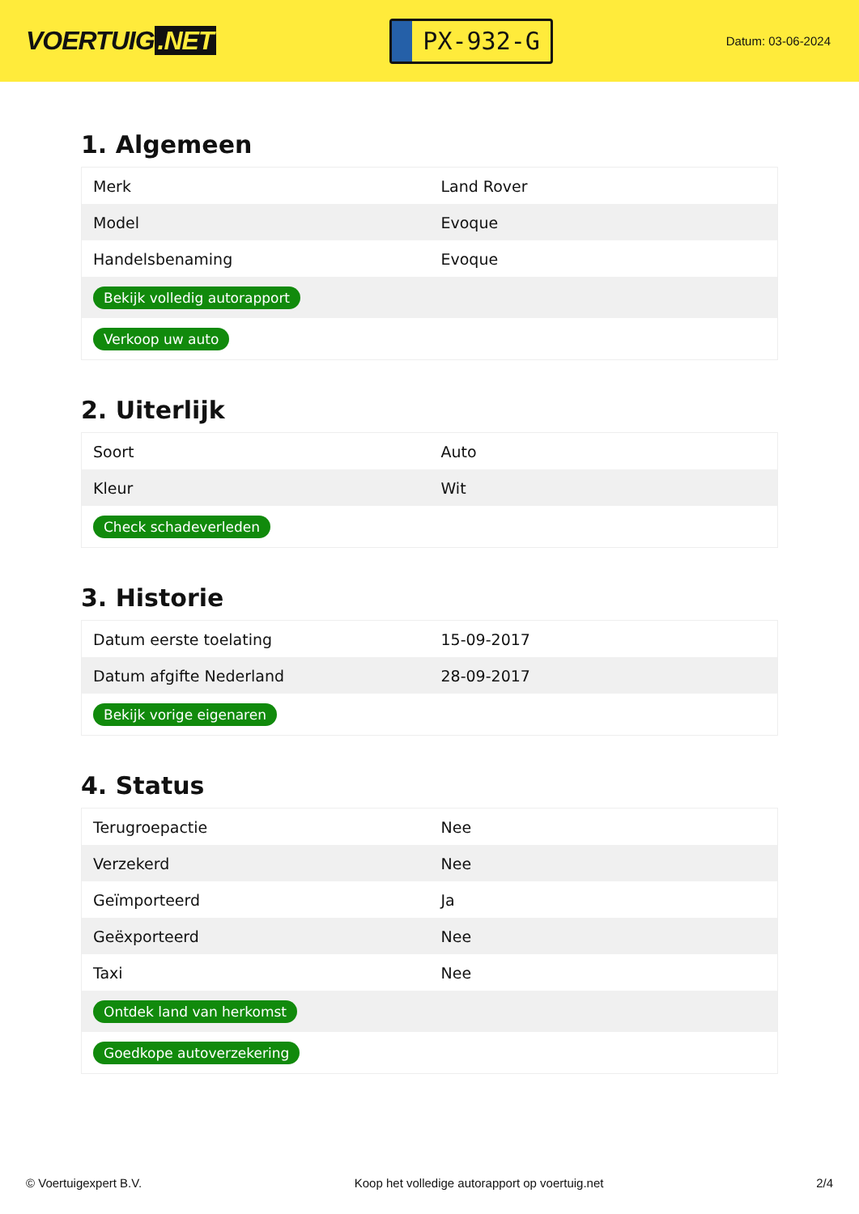VOERTUIG.NET
PX-932-G
Datum: 03-06-2024
1. Algemeen
| Merk | Land Rover |
| Model | Evoque |
| Handelsbenaming | Evoque |
| Bekijk volledig autorapport | |
| Verkoop uw auto | |
2. Uiterlijk
| Soort | Auto |
| Kleur | Wit |
| Check schadeverleden | |
3. Historie
| Datum eerste toelating | 15-09-2017 |
| Datum afgifte Nederland | 28-09-2017 |
| Bekijk vorige eigenaren | |
4. Status
| Terugroepactie | Nee |
| Verzekerd | Nee |
| Geïmporteerd | Ja |
| Geëxporteerd | Nee |
| Taxi | Nee |
| Ontdek land van herkomst | |
| Goedkope autoverzekering | |
© Voertuigexpert B.V. Koop het volledige autorapport op voertuig.net 2/4